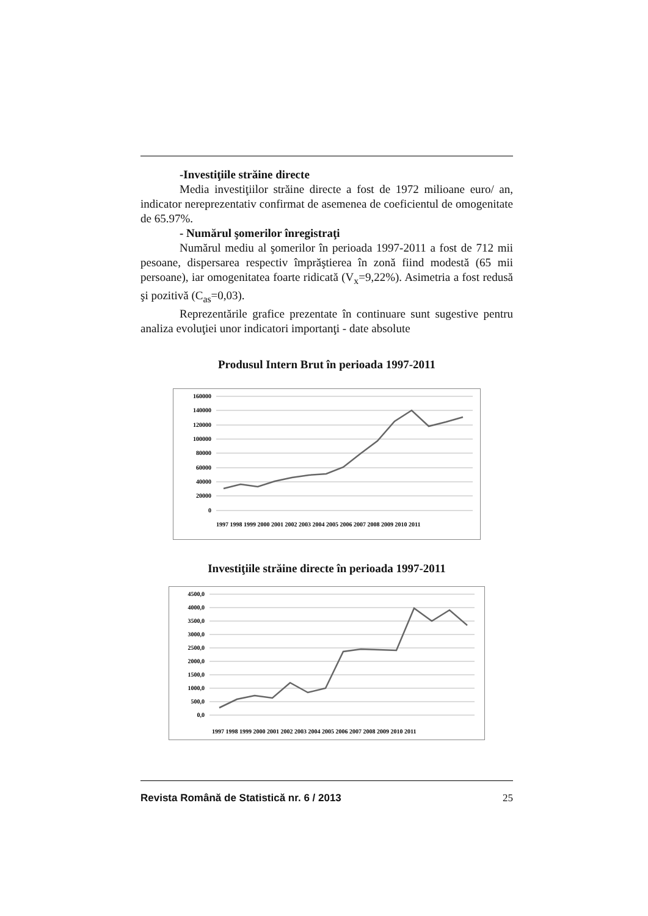-Investiţiile străine directe
Media investiţiilor străine directe a fost de 1972 milioane euro/ an, indicator nereprezentativ confirmat de asemenea de coeficientul de omogenitate de 65.97%.
- Numărul şomerilor înregistraţi
Numărul mediu al şomerilor în perioada 1997-2011 a fost de 712 mii pesoane, dispersarea respectiv împrăştierea în zonă fiind modestă (65 mii persoane), iar omogenitatea foarte ridicată (V<sub>x</sub>=9,22%). Asimetria a fost redusă şi pozitivă (C<sub>as</sub>=0,03).
Reprezentările grafice prezentate în continuare sunt sugestive pentru analiza evoluţiei unor indicatori importanţi - date absolute
Produsul Intern Brut în perioada 1997-2011
160000
140000
120000
100000
80000
60000
40000
20000
0
1997 1998 1999 2000 2001 2002 2003 2004 2005 2006 2007 2008 2009 2010 2011
Investiţiile străine directe în perioada 1997-2011
4500,0
4000,0
3500,0
3000,0
2500,0
2000,0
1500,0
1000,0
500,0
0,0
1997 1998 1999 2000 2001 2002 2003 2004 2005 2006 2007 2008 2009 2010 2011
Revista Română de Statistică nr. 6 / 2013 25